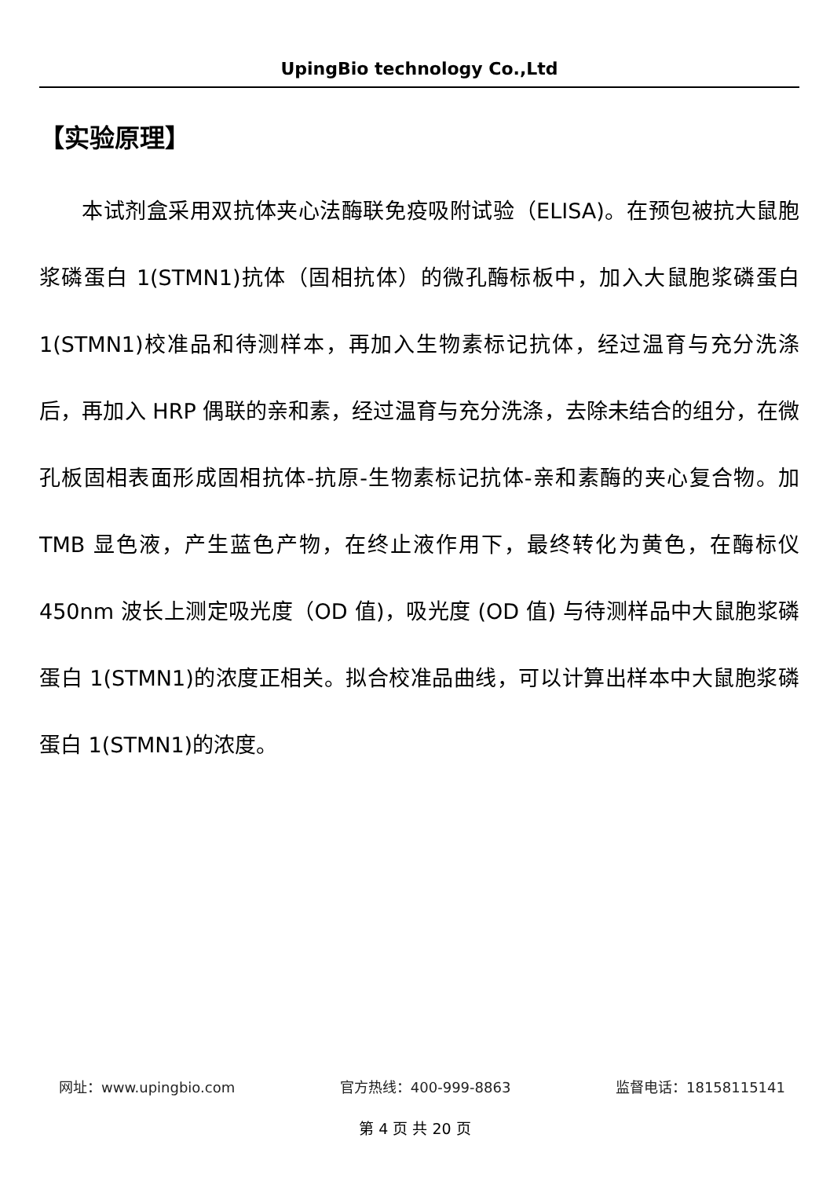UpingBio technology Co.,Ltd
【实验原理】
本试剂盒采用双抗体夹心法酶联免疫吸附试验（ELISA)。在预包被抗大鼠胞浆磷蛋白 1(STMN1)抗体（固相抗体）的微孔酶标板中，加入大鼠胞浆磷蛋白 1(STMN1)校准品和待测样本，再加入生物素标记抗体，经过温育与充分洗涤后，再加入 HRP 偶联的亲和素，经过温育与充分洗涤，去除未结合的组分，在微孔板固相表面形成固相抗体-抗原-生物素标记抗体-亲和素酶的夹心复合物。加 TMB 显色液，产生蓝色产物，在终止液作用下，最终转化为黄色，在酶标仪 450nm 波长上测定吸光度（OD 值)，吸光度 (OD 值) 与待测样品中大鼠胞浆磷蛋白 1(STMN1)的浓度正相关。拟合校准品曲线，可以计算出样本中大鼠胞浆磷蛋白 1(STMN1)的浓度。
网址：www.upingbio.com 官方热线：400-999-8863 监督电话：18158115141
第 4 页 共 20 页